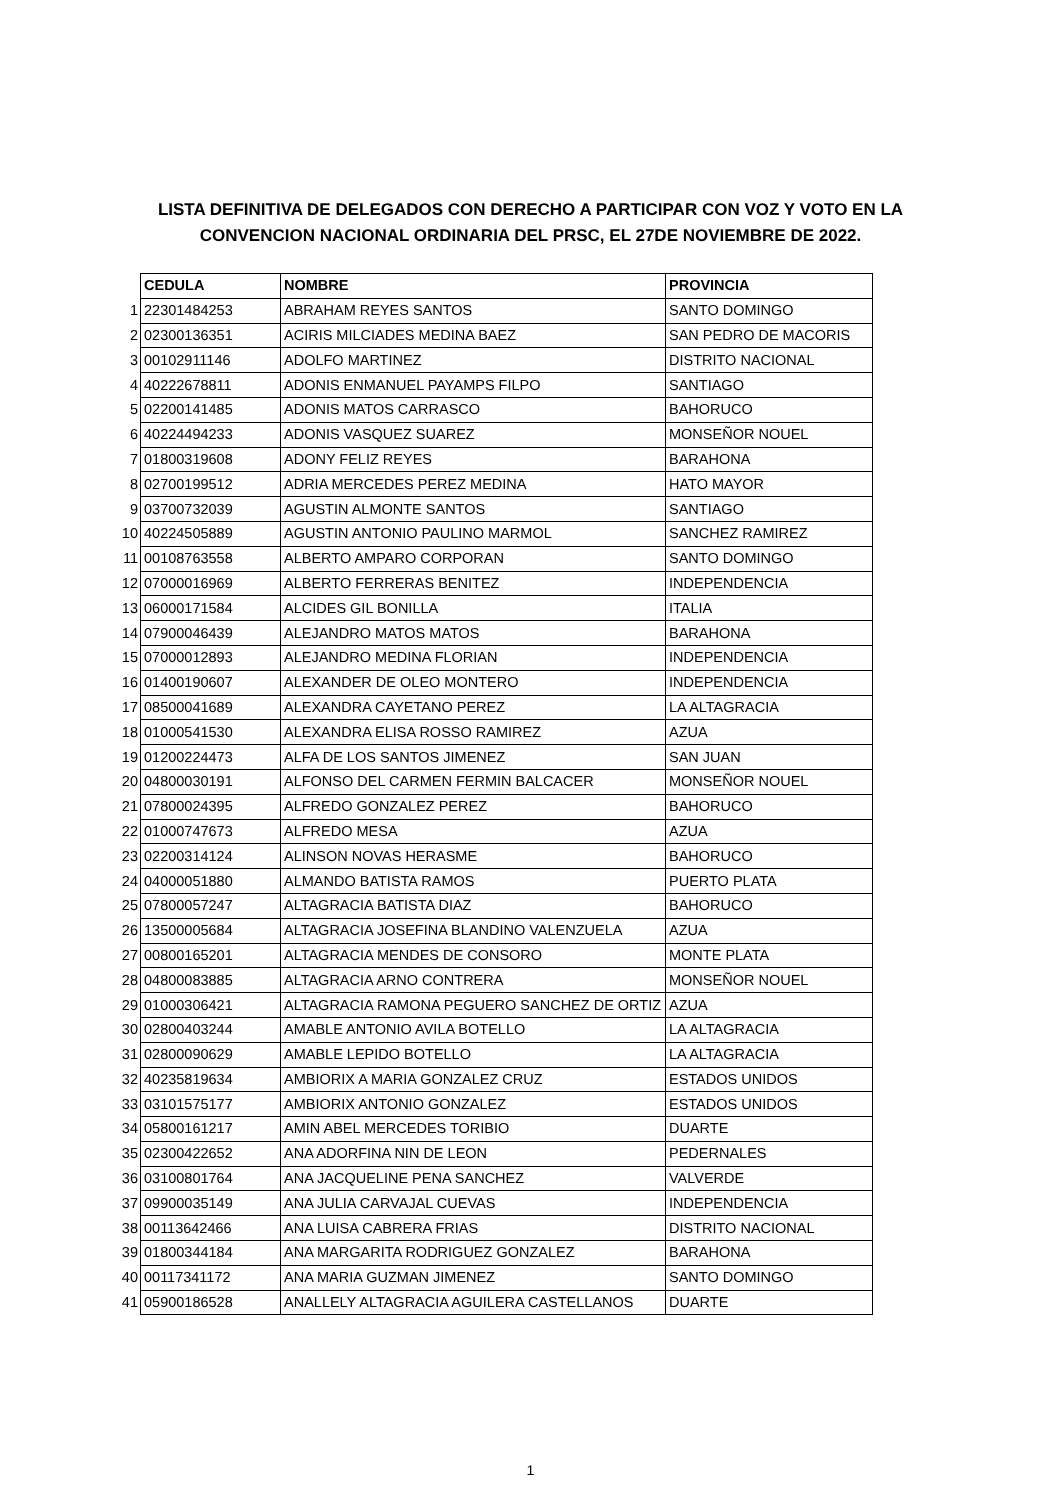LISTA DEFINITIVA DE DELEGADOS CON DERECHO A PARTICIPAR CON VOZ Y VOTO EN LA
CONVENCION NACIONAL ORDINARIA DEL PRSC, EL 27DE NOVIEMBRE DE 2022.
| | CEDULA | NOMBRE | PROVINCIA |
| 1 | 22301484253 | ABRAHAM REYES SANTOS | SANTO DOMINGO |
| 2 | 02300136351 | ACIRIS MILCIADES MEDINA BAEZ | SAN PEDRO DE MACORIS |
| 3 | 00102911146 | ADOLFO MARTINEZ | DISTRITO NACIONAL |
| 4 | 40222678811 | ADONIS ENMANUEL PAYAMPS FILPO | SANTIAGO |
| 5 | 02200141485 | ADONIS MATOS CARRASCO | BAHORUCO |
| 6 | 40224494233 | ADONIS VASQUEZ SUAREZ | MONSEÑOR NOUEL |
| 7 | 01800319608 | ADONY FELIZ REYES | BARAHONA |
| 8 | 02700199512 | ADRIA MERCEDES PEREZ MEDINA | HATO MAYOR |
| 9 | 03700732039 | AGUSTIN ALMONTE SANTOS | SANTIAGO |
| 10 | 40224505889 | AGUSTIN ANTONIO PAULINO MARMOL | SANCHEZ RAMIREZ |
| 11 | 00108763558 | ALBERTO AMPARO CORPORAN | SANTO DOMINGO |
| 12 | 07000016969 | ALBERTO FERRERAS BENITEZ | INDEPENDENCIA |
| 13 | 06000171584 | ALCIDES GIL BONILLA | ITALIA |
| 14 | 07900046439 | ALEJANDRO MATOS MATOS | BARAHONA |
| 15 | 07000012893 | ALEJANDRO MEDINA FLORIAN | INDEPENDENCIA |
| 16 | 01400190607 | ALEXANDER DE OLEO MONTERO | INDEPENDENCIA |
| 17 | 08500041689 | ALEXANDRA CAYETANO PEREZ | LA ALTAGRACIA |
| 18 | 01000541530 | ALEXANDRA ELISA ROSSO RAMIREZ | AZUA |
| 19 | 01200224473 | ALFA DE LOS SANTOS JIMENEZ | SAN JUAN |
| 20 | 04800030191 | ALFONSO DEL CARMEN FERMIN BALCACER | MONSEÑOR NOUEL |
| 21 | 07800024395 | ALFREDO GONZALEZ PEREZ | BAHORUCO |
| 22 | 01000747673 | ALFREDO MESA | AZUA |
| 23 | 02200314124 | ALINSON NOVAS HERASME | BAHORUCO |
| 24 | 04000051880 | ALMANDO BATISTA RAMOS | PUERTO PLATA |
| 25 | 07800057247 | ALTAGRACIA BATISTA DIAZ | BAHORUCO |
| 26 | 13500005684 | ALTAGRACIA JOSEFINA BLANDINO VALENZUELA | AZUA |
| 27 | 00800165201 | ALTAGRACIA MENDES DE CONSORO | MONTE PLATA |
| 28 | 04800083885 | ALTAGRACIA ARNO CONTRERA | MONSEÑOR NOUEL |
| 29 | 01000306421 | ALTAGRACIA RAMONA PEGUERO SANCHEZ DE ORTIZ | AZUA |
| 30 | 02800403244 | AMABLE ANTONIO AVILA BOTELLO | LA ALTAGRACIA |
| 31 | 02800090629 | AMABLE LEPIDO BOTELLO | LA ALTAGRACIA |
| 32 | 40235819634 | AMBIORIX A MARIA GONZALEZ CRUZ | ESTADOS UNIDOS |
| 33 | 03101575177 | AMBIORIX ANTONIO GONZALEZ | ESTADOS UNIDOS |
| 34 | 05800161217 | AMIN ABEL MERCEDES TORIBIO | DUARTE |
| 35 | 02300422652 | ANA ADORFINA NIN DE LEON | PEDERNALES |
| 36 | 03100801764 | ANA JACQUELINE PENA SANCHEZ | VALVERDE |
| 37 | 09900035149 | ANA JULIA CARVAJAL CUEVAS | INDEPENDENCIA |
| 38 | 00113642466 | ANA LUISA CABRERA FRIAS | DISTRITO NACIONAL |
| 39 | 01800344184 | ANA MARGARITA RODRIGUEZ GONZALEZ | BARAHONA |
| 40 | 00117341172 | ANA MARIA GUZMAN JIMENEZ | SANTO DOMINGO |
| 41 | 05900186528 | ANALLELY ALTAGRACIA AGUILERA CASTELLANOS | DUARTE |
1